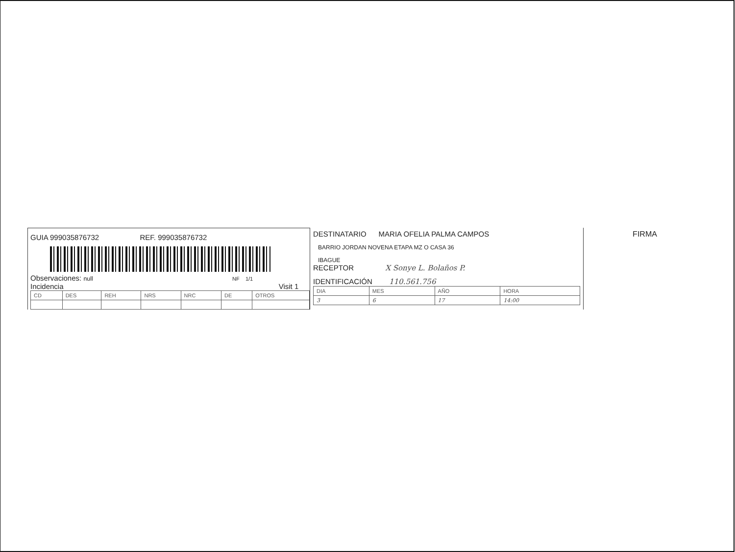GUIA 999035876732 REF. 999035876732
Observaciones: null NF 1/1
Incidencia Visit 1
| CD | DES | REH | NRS | NRC | DE | OTROS |
DESTINATARIO MARIA OFELIA PALMA CAMPOS
BARRIO JORDAN NOVENA ETAPA MZ O CASA 36
IBAGUE
RECEPTOR X Sonye L. Bolaños P.
IDENTIFICACIÓN 110.561.756
| DIA | MES | AÑO | HORA |
| 3 | 6 | 17 | 14:00 |
FIRMA